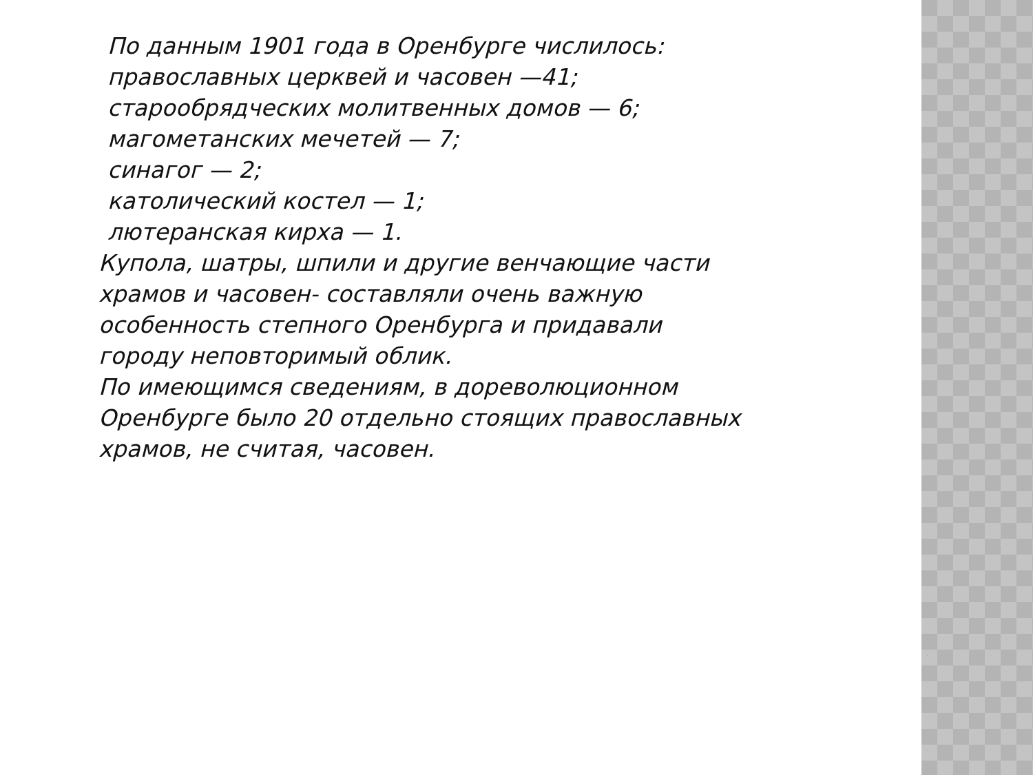По данным 1901 года в Оренбурге числилось:
православных церквей и часовен —41;
старообрядческих молитвенных домов — 6;
магометанских мечетей — 7;
синагог — 2;
католический костел — 1;
лютеранская кирха — 1.
Купола, шатры, шпили и другие венчающие части
храмов и часовен- составляли очень важную
особенность степного Оренбурга и придавали
городу неповторимый облик.
По имеющимся сведениям, в дореволюционном
Оренбурге было 20 отдельно стоящих православных
храмов, не считая, часовен.